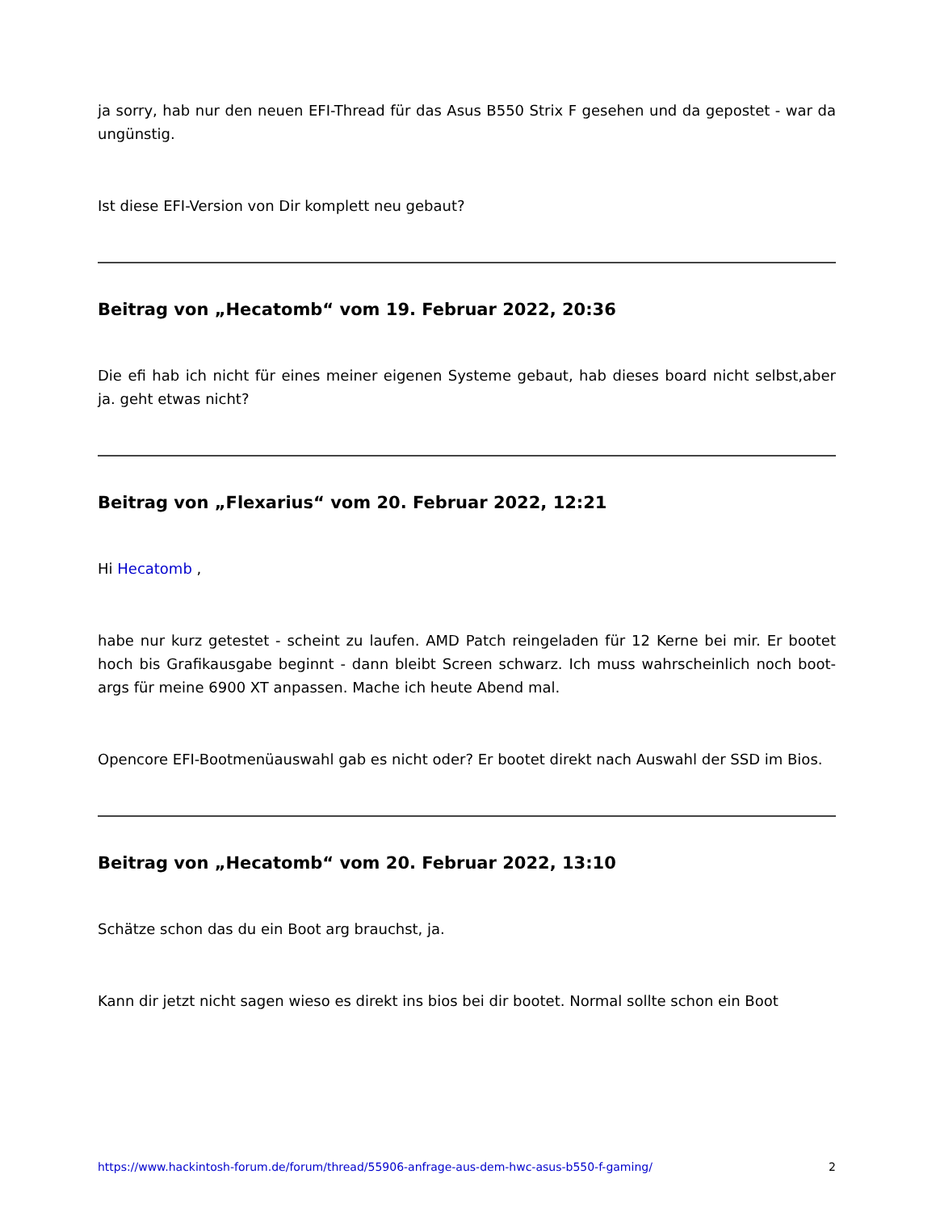ja sorry, hab nur den neuen EFI-Thread für das Asus B550 Strix F gesehen und da gepostet - war da ungünstig.
Ist diese EFI-Version von Dir komplett neu gebaut?
Beitrag von „Hecatomb“ vom 19. Februar 2022, 20:36
Die efi hab ich nicht für eines meiner eigenen Systeme gebaut, hab dieses board nicht selbst,aber ja. geht etwas nicht?
Beitrag von „Flexarius“ vom 20. Februar 2022, 12:21
Hi Hecatomb ,
habe nur kurz getestet - scheint zu laufen. AMD Patch reingeladen für 12 Kerne bei mir. Er bootet hoch bis Grafikausgabe beginnt - dann bleibt Screen schwarz. Ich muss wahrscheinlich noch boot-args für meine 6900 XT anpassen. Mache ich heute Abend mal.
Opencore EFI-Bootmenüauswahl gab es nicht oder? Er bootet direkt nach Auswahl der SSD im Bios.
Beitrag von „Hecatomb“ vom 20. Februar 2022, 13:10
Schätze schon das du ein Boot arg brauchst, ja.
Kann dir jetzt nicht sagen wieso es direkt ins bios bei dir bootet. Normal sollte schon ein Boot
https://www.hackintosh-forum.de/forum/thread/55906-anfrage-aus-dem-hwc-asus-b550-f-gaming/ 2